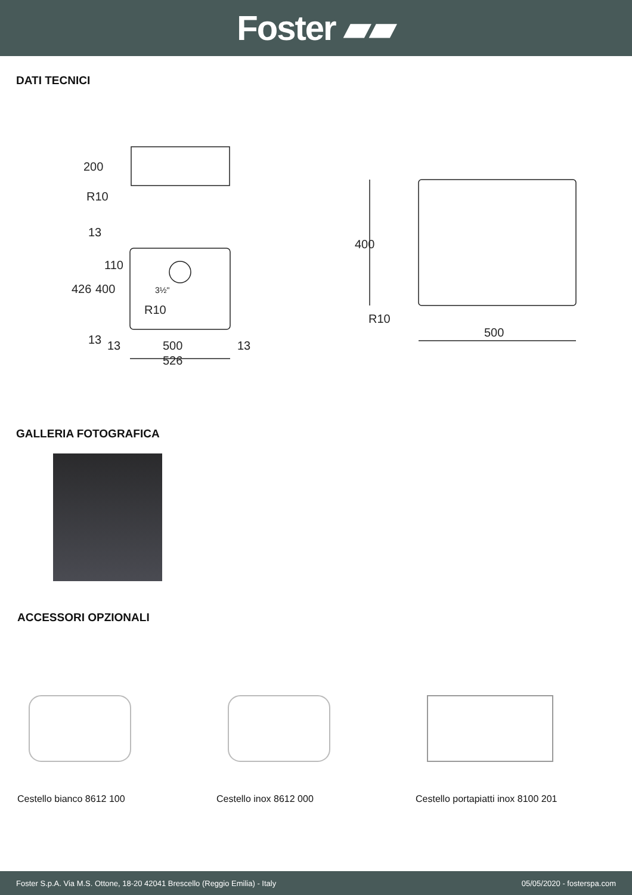Foster ▰▰
DATI TECNICI
200
R10
426
400
110
3½"
R10
13
13
13
500
13
526
400
R10
500
GALLERIA FOTOGRAFICA
ACCESSORI OPZIONALI
Cestello bianco 8612 100 Cestello inox 8612 000 Cestello portapiatti inox 8100 201
Foster S.p.A. Via M.S. Ottone, 18-20 42041 Brescello (Reggio Emilia) - Italy 05/05/2020 - fosterspa.com